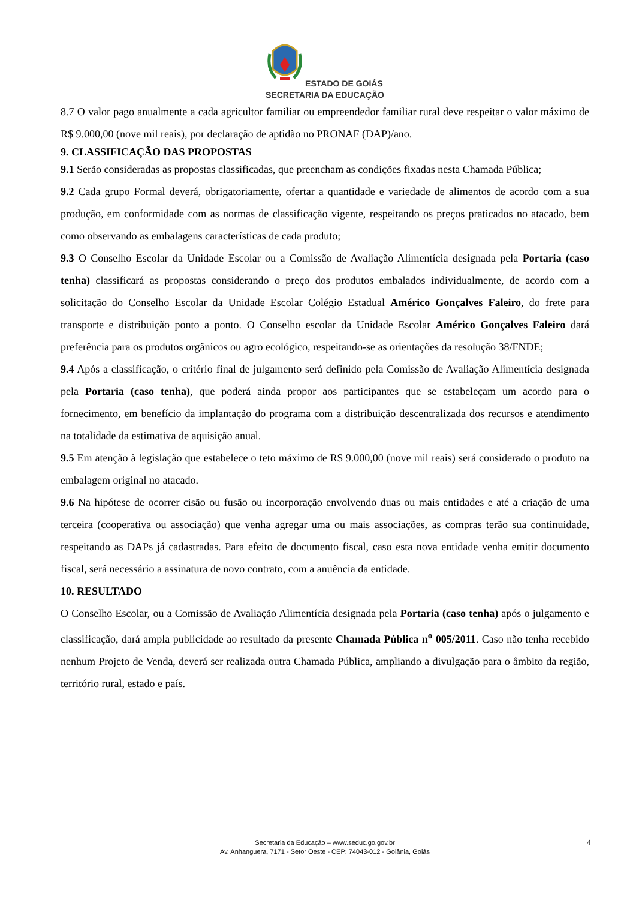ESTADO DE GOIÁS
SECRETARIA DA EDUCAÇÃO
8.7 O valor pago anualmente a cada agricultor familiar ou empreendedor familiar rural deve respeitar o valor máximo de R$ 9.000,00 (nove mil reais), por declaração de aptidão no PRONAF (DAP)/ano.
9. CLASSIFICAÇÃO DAS PROPOSTAS
9.1 Serão consideradas as propostas classificadas, que preencham as condições fixadas nesta Chamada Pública;
9.2 Cada grupo Formal deverá, obrigatoriamente, ofertar a quantidade e variedade de alimentos de acordo com a sua produção, em conformidade com as normas de classificação vigente, respeitando os preços praticados no atacado, bem como observando as embalagens características de cada produto;
9.3 O Conselho Escolar da Unidade Escolar ou a Comissão de Avaliação Alimentícia designada pela Portaria (caso tenha) classificará as propostas considerando o preço dos produtos embalados individualmente, de acordo com a solicitação do Conselho Escolar da Unidade Escolar Colégio Estadual Américo Gonçalves Faleiro, do frete para transporte e distribuição ponto a ponto. O Conselho escolar da Unidade Escolar Américo Gonçalves Faleiro dará preferência para os produtos orgânicos ou agro ecológico, respeitando-se as orientações da resolução 38/FNDE;
9.4 Após a classificação, o critério final de julgamento será definido pela Comissão de Avaliação Alimentícia designada pela Portaria (caso tenha), que poderá ainda propor aos participantes que se estabeleçam um acordo para o fornecimento, em benefício da implantação do programa com a distribuição descentralizada dos recursos e atendimento na totalidade da estimativa de aquisição anual.
9.5 Em atenção à legislação que estabelece o teto máximo de R$ 9.000,00 (nove mil reais) será considerado o produto na embalagem original no atacado.
9.6 Na hipótese de ocorrer cisão ou fusão ou incorporação envolvendo duas ou mais entidades e até a criação de uma terceira (cooperativa ou associação) que venha agregar uma ou mais associações, as compras terão sua continuidade, respeitando as DAPs já cadastradas. Para efeito de documento fiscal, caso esta nova entidade venha emitir documento fiscal, será necessário a assinatura de novo contrato, com a anuência da entidade.
10. RESULTADO
O Conselho Escolar, ou a Comissão de Avaliação Alimentícia designada pela Portaria (caso tenha) após o julgamento e classificação, dará ampla publicidade ao resultado da presente Chamada Pública n<sup>o</sup> 005/2011. Caso não tenha recebido nenhum Projeto de Venda, deverá ser realizada outra Chamada Pública, ampliando a divulgação para o âmbito da região, território rural, estado e país.
Secretaria da Educação – www.seduc.go.gov.br
Av. Anhanguera, 7171 - Setor Oeste - CEP: 74043-012 - Goiânia, Goiás
4